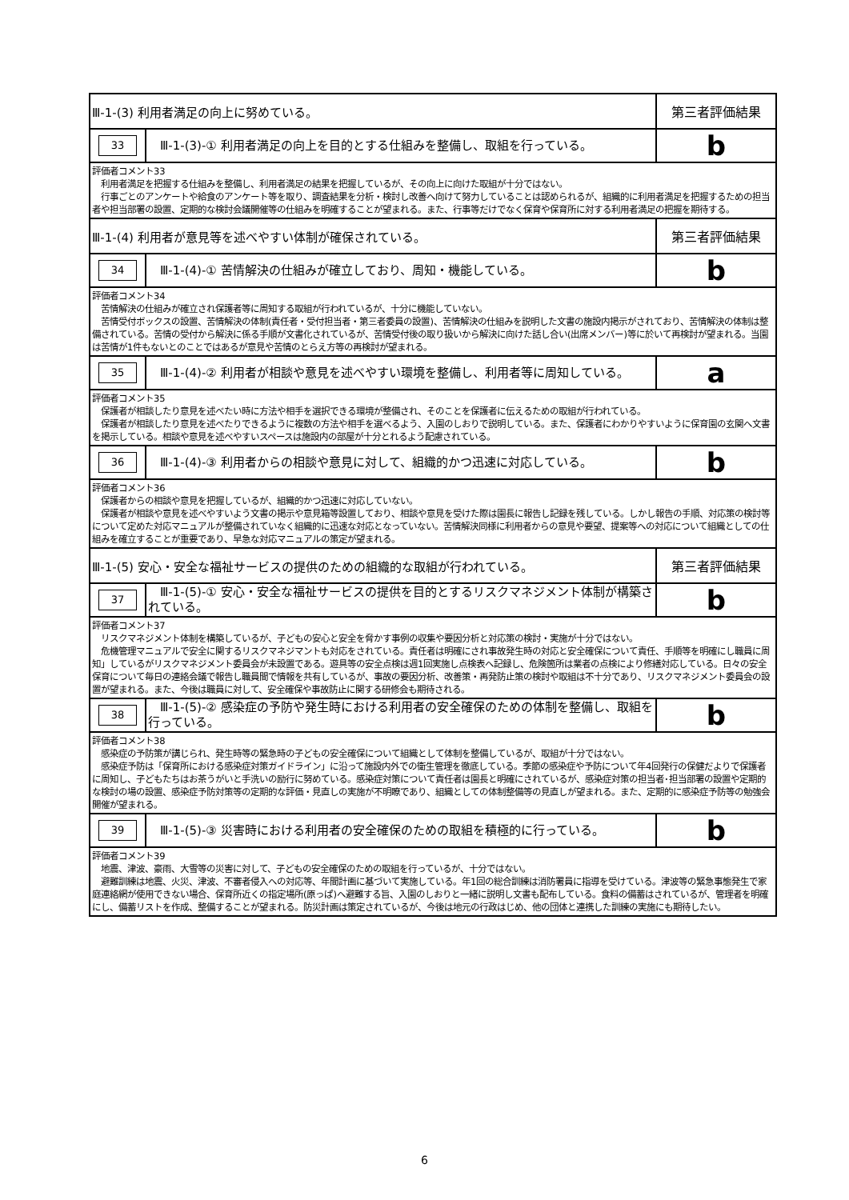| Ⅲ-1-(3) 利用者満足の向上に努めている。 | | 第三者評価結果 |
| 33 | Ⅲ-1-(3)-① 利用者満足の向上を目的とする仕組みを整備し、取組を行っている。 | b |
| 評価者コメント33 利用者満足を把握する仕組みを整備し、利用者満足の結果を把握しているが、その向上に向けた取組が十分ではない。 行事ごとのアンケートや給食のアンケート等を取り、調査結果を分析・検討し改善へ向けて努力していることは認められるが、組織的に利用者満足を把握するための担当者や担当部署の設置、定期的な検討会議開催等の仕組みを明確することが望まれる。また、行事等だけでなく保育や保育所に対する利用者満足の把握を期待する。 | | |
| Ⅲ-1-(4) 利用者が意見等を述べやすい体制が確保されている。 | | 第三者評価結果 |
| 34 | Ⅲ-1-(4)-① 苦情解決の仕組みが確立しており、周知・機能している。 | b |
| 評価者コメント34 苦情解決の仕組みが確立され保護者等に周知する取組が行われているが、十分に機能していない。 苦情受付ボックスの設置、苦情解決の体制(責任者・受付担当者・第三者委員の設置)、苦情解決の仕組みを説明した文書の施設内掲示がされており、苦情解決の体制は整備されている。苦情の受付から解決に係る手順が文書化されているが、苦情受付後の取り扱いから解決に向けた話し合い(出席メンバー)等に於いて再検討が望まれる。当園は苦情が1件もないとのことではあるが意見や苦情のとらえ方等の再検討が望まれる。 | | |
| 35 | Ⅲ-1-(4)-② 利用者が相談や意見を述べやすい環境を整備し、利用者等に周知している。 | a |
| 評価者コメント35 保護者が相談したり意見を述べたい時に方法や相手を選択できる環境が整備され、そのことを保護者に伝えるための取組が行われている。 保護者が相談したり意見を述べたりできるように複数の方法や相手を選べるよう、入園のしおりで説明している。また、保護者にわかりやすいように保育園の玄関へ文書を掲示している。相談や意見を述べやすいスペースは施設内の部屋が十分とれるよう配慮されている。 | | |
| 36 | Ⅲ-1-(4)-③ 利用者からの相談や意見に対して、組織的かつ迅速に対応している。 | b |
| 評価者コメント36 保護者からの相談や意見を把握しているが、組織的かつ迅速に対応していない。 保護者が相談や意見を述べやすいよう文書の掲示や意見箱等設置しており、相談や意見を受けた際は園長に報告し記録を残している。しかし報告の手順、対応策の検討等について定めた対応マニュアルが整備されていなく組織的に迅速な対応となっていない。苦情解決同様に利用者からの意見や要望、提案等への対応について組織としての仕組みを確立することが重要であり、早急な対応マニュアルの策定が望まれる。 | | |
| Ⅲ-1-(5) 安心・安全な福祉サービスの提供のための組織的な取組が行われている。 | | 第三者評価結果 |
| 37 | Ⅲ-1-(5)-① 安心・安全な福祉サービスの提供を目的とするリスクマネジメント体制が構築されている。 | b |
| 評価者コメント37 リスクマネジメント体制を構築しているが、子どもの安心と安全を脅かす事例の収集や要因分析と対応策の検討・実施が十分ではない。 危機管理マニュアルで安全に関するリスクマネジマントも対応をされている。責任者は明確にされ事故発生時の対応と安全確保について責任、手順等を明確にし職員に周知」しているがリスクマネジメント委員会が未設置である。遊具等の安全点検は週1回実施し点検表へ記録し、危険箇所は業者の点検により修繕対応している。日々の安全保育について毎日の連絡会議で報告し職員間で情報を共有しているが、事故の要因分析、改善策・再発防止策の検討や取組は不十分であり、リスクマネジメント委員会の設置が望まれる。また、今後は職員に対して、安全確保や事故防止に関する研修会も期待される。 | | |
| 38 | Ⅲ-1-(5)-② 感染症の予防や発生時における利用者の安全確保のための体制を整備し、取組を行っている。 | b |
| 評価者コメント38 感染症の予防策が講じられ、発生時等の緊急時の子どもの安全確保について組織として体制を整備しているが、取組が十分ではない。 感染症予防は「保育所における感染症対策ガイドライン」に沿って施設内外での衛生管理を徹底している。季節の感染症や予防について年4回発行の保健だよりで保護者に周知し、子どもたちはお茶うがいと手洗いの励行に努めている。感染症対策について責任者は園長と明確にされているが、感染症対策の担当者･担当部署の設置や定期的な検討の場の設置、感染症予防対策等の定期的な評価・見直しの実施が不明瞭であり、組織としての体制整備等の見直しが望まれる。また、定期的に感染症予防等の勉強会開催が望まれる。 | | |
| 39 | Ⅲ-1-(5)-③ 災害時における利用者の安全確保のための取組を積極的に行っている。 | b |
| 評価者コメント39 地震、津波、豪雨、大雪等の災害に対して、子どもの安全確保のための取組を行っているが、十分ではない。 避難訓練は地震、火災、津波、不審者侵入への対応等、年間計画に基づいて実施している。年1回の総合訓練は消防署員に指導を受けている。津波等の緊急事態発生で家庭連絡網が使用できない場合、保育所近くの指定場所(原っぱ)へ避難する旨、入園のしおりと一緒に説明し文書も配布している。食料の備蓄はされているが、管理者を明確にし、備蓄リストを作成、整備することが望まれる。防災計画は策定されているが、今後は地元の行政はじめ、他の団体と連携した訓練の実施にも期待したい。 | | |
6